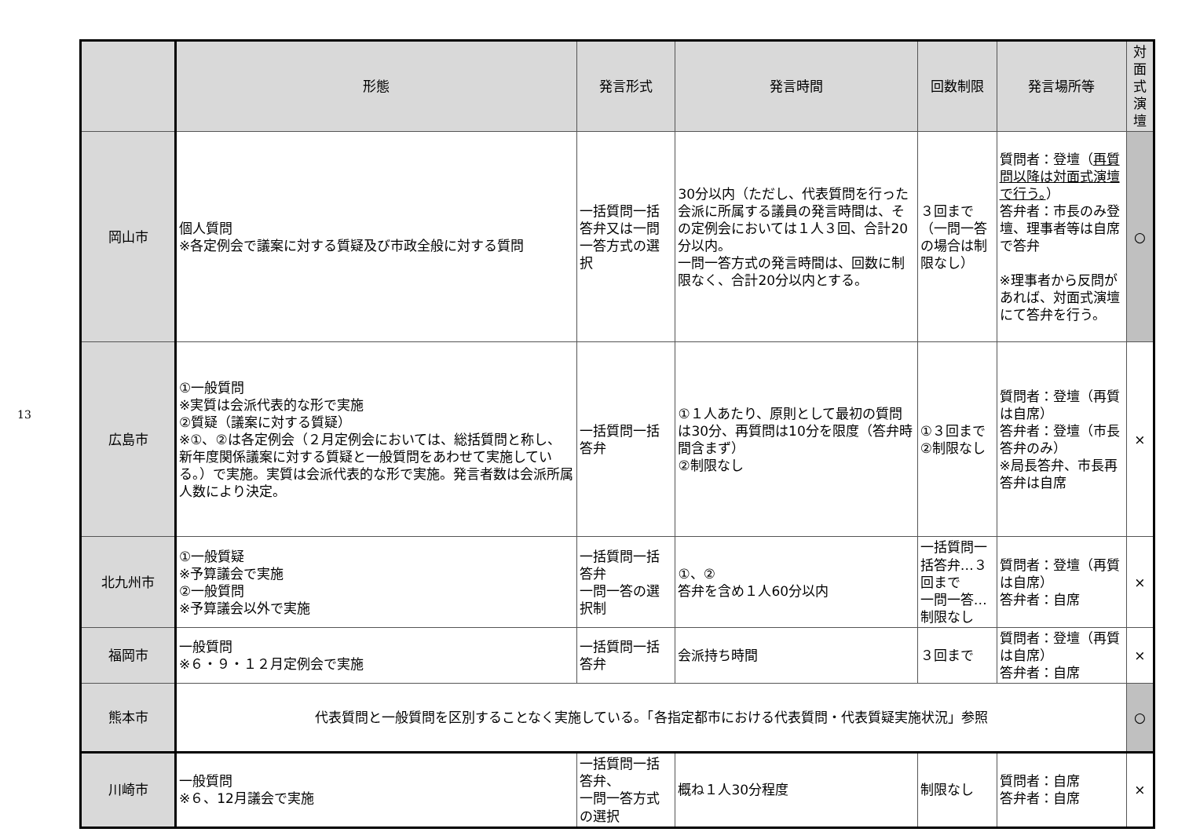13
| | 形態 | 発言形式 | 発言時間 | 回数制限 | 発言場所等 | 対面式 演壇 |
| --- | --- | --- | --- | --- | --- | --- |
| 岡山市 | 個人質問 ※各定例会で議案に対する質疑及び市政全般に対する質問 | 一括質問一括答弁又は一問一答方式の選択 | 30分以内（ただし、代表質問を行った会派に所属する議員の発言時間は、その定例会においては１人３回、合計20分以内。 一問一答方式の発言時間は、回数に制限なく、合計20分以内とする。 | ３回まで （一問一答の場合は制限なし） | 質問者：登壇（ 再質問以降は対面式演壇で行う。 ） 答弁者：市長のみ登壇、理事者等は自席で答弁 ※理事者から反問があれば、対面式演壇にて答弁を行う。 | ○ |
| 広島市 | ①一般質問 ※実質は会派代表的な形で実施 ②質疑（議案に対する質疑） ※①、②は各定例会（２月定例会においては、総括質問と称し、新年度関係議案に対する質疑と一般質問をあわせて実施している。）で実施。実質は会派代表的な形で実施。発言者数は会派所属人数により決定。 | 一括質問一括答弁 | ①１人あたり、原則として最初の質問は30分、再質問は10分を限度（答弁時間含まず） ②制限なし | ①３回まで ②制限なし | 質問者：登壇（再質は自席） 答弁者：登壇（市長答弁のみ） ※局長答弁、市長再答弁は自席 | × |
| 北九州市 | ①一般質疑 ※予算議会で実施 ②一般質問 ※予算議会以外で実施 | 一括質問一括答弁 一問一答の選択制 | ①、② 答弁を含め１人60分以内 | 一括質問一括答弁…３回まで 一問一答…制限なし | 質問者：登壇（再質は自席） 答弁者：自席 | × |
| 福岡市 | 一般質問 ※６・９・１２月定例会で実施 | 一括質問一括答弁 | 会派持ち時間 | ３回まで | 質問者：登壇（再質は自席） 答弁者：自席 | × |
| 熊本市 | 代表質問と一般質問を区別することなく実施している。「各指定都市における代表質問・代表質疑実施状況」参照 | | | | | ○ |
| 川崎市 | 一般質問 ※６、12月議会で実施 | 一括質問一括答弁、 一問一答方式の選択 | 概ね１人30分程度 | 制限なし | 質問者：自席 答弁者：自席 | × |